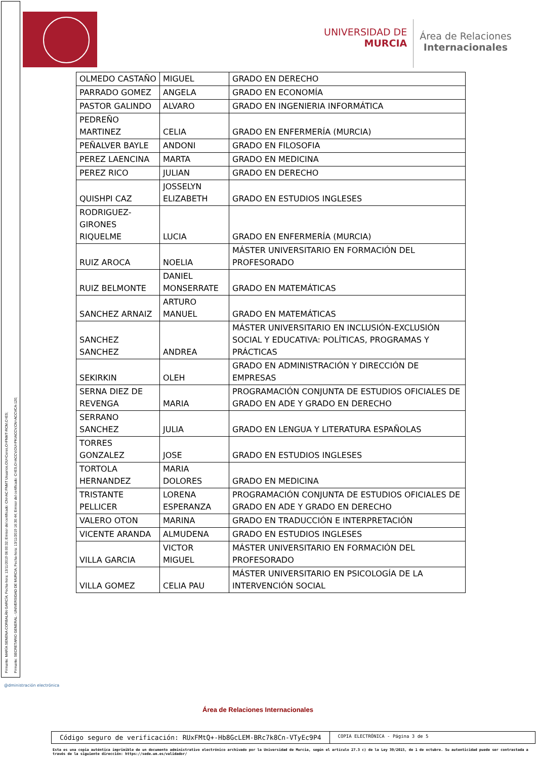Firmante: MARÍA SENENA CORBALÁN GARCÍA; Fecha-hora: 13/11/2019 06:00:32; Emisor del certificado: CN=AC FNMT Usuarios,OU=Ceres,O=FNMT-RCM,C=ES;
Firmante: SECRETARIO GENERAL - UNIVERSIDAD DE MURCIA; Fecha-hora: 13/11/2019 16:30:44; Emisor del certificado: C=ES,O=ACCV,OU=PKIACCV,CN=ACCVCA-120;
UNIVERSIDAD DE
MURCIA
Área de Relaciones
Internacionales
| OLMEDO CASTAÑO | MIGUEL | GRADO EN DERECHO |
| PARRADO GOMEZ | ANGELA | GRADO EN ECONOMÍA |
| PASTOR GALINDO | ALVARO | GRADO EN INGENIERIA INFORMÁTICA |
| PEDREÑO MARTINEZ | CELIA | GRADO EN ENFERMERÍA (MURCIA) |
| PEÑALVER BAYLE | ANDONI | GRADO EN FILOSOFIA |
| PEREZ LAENCINA | MARTA | GRADO EN MEDICINA |
| PEREZ RICO | JULIAN | GRADO EN DERECHO |
| QUISHPI CAZ | JOSSELYN ELIZABETH | GRADO EN ESTUDIOS INGLESES |
| RODRIGUEZ-GIRONES RIQUELME | LUCIA | GRADO EN ENFERMERÍA (MURCIA) |
| RUIZ AROCA | NOELIA | MÁSTER UNIVERSITARIO EN FORMACIÓN DEL PROFESORADO |
| RUIZ BELMONTE | DANIEL MONSERRATE | GRADO EN MATEMÁTICAS |
| SANCHEZ ARNAIZ | ARTURO MANUEL | GRADO EN MATEMÁTICAS |
| SANCHEZ SANCHEZ | ANDREA | MÁSTER UNIVERSITARIO EN INCLUSIÓN-EXCLUSIÓN SOCIAL Y EDUCATIVA: POLÍTICAS, PROGRAMAS Y PRÁCTICAS |
| SEKIRKIN | OLEH | GRADO EN ADMINISTRACIÓN Y DIRECCIÓN DE EMPRESAS |
| SERNA DIEZ DE REVENGA | MARIA | PROGRAMACIÓN CONJUNTA DE ESTUDIOS OFICIALES DE GRADO EN ADE Y GRADO EN DERECHO |
| SERRANO SANCHEZ | JULIA | GRADO EN LENGUA Y LITERATURA ESPAÑOLAS |
| TORRES GONZALEZ | JOSE | GRADO EN ESTUDIOS INGLESES |
| TORTOLA HERNANDEZ | MARIA DOLORES | GRADO EN MEDICINA |
| TRISTANTE PELLICER | LORENA ESPERANZA | PROGRAMACIÓN CONJUNTA DE ESTUDIOS OFICIALES DE GRADO EN ADE Y GRADO EN DERECHO |
| VALERO OTON | MARINA | GRADO EN TRADUCCIÓN E INTERPRETACIÓN |
| VICENTE ARANDA | ALMUDENA | GRADO EN ESTUDIOS INGLESES |
| VILLA GARCIA | VICTOR MIGUEL | MÁSTER UNIVERSITARIO EN FORMACIÓN DEL PROFESORADO |
| VILLA GOMEZ | CELIA PAU | MÁSTER UNIVERSITARIO EN PSICOLOGÍA DE LA INTERVENCIÓN SOCIAL |
@dministración electrónica
Área de Relaciones Internacionales
Código seguro de verificación: RUxFMtQ+-Hb8GcLEM-BRc7k8Cn-VTyEc9P4
COPIA ELECTRÓNICA - Página 3 de 5
Esta es una copia auténtica imprimible de un documento administrativo electrónico archivado por la Universidad de Murcia, según el artículo 27.3 c) de la Ley 39/2015, de 1 de octubre. Su autenticidad puede ser contrastada a través de la siguiente dirección: https://sede.um.es/validador/